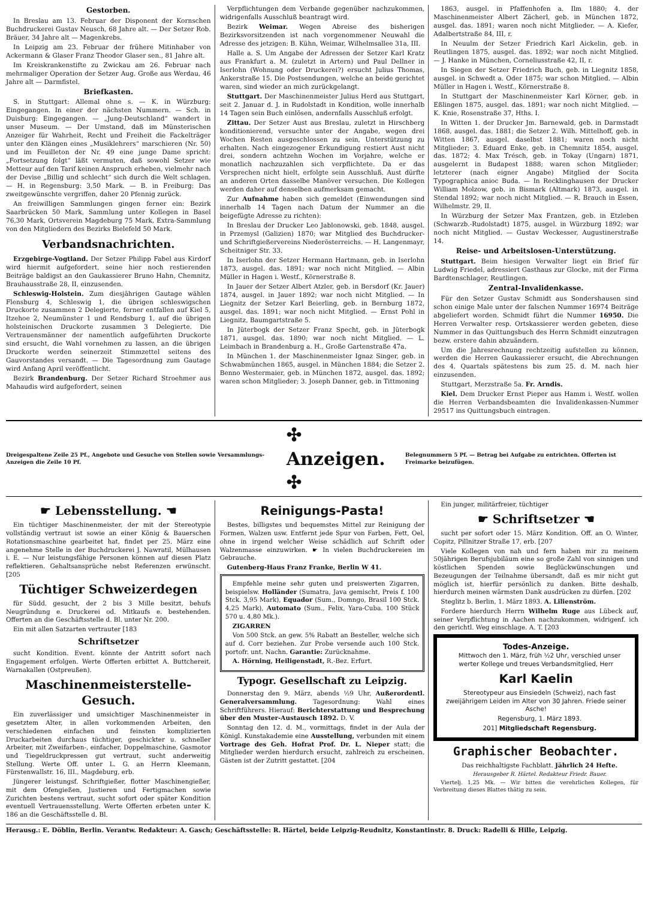Gestorben.
In Breslau am 13. Februar der Disponent der Kornschen Buchdruckerei Gustav Neusch, 68 Jahre alt. — Der Setzer Rob. Bräuer, 34 Jahre alt — Magenkrebs.
In Leipzig am 23. Februar der frühere Mitinhaber von Ackermann & Glaser Franz Theodor Glaser sen., 81 Jahre alt.
Im Kreiskrankenstifte zu Zwickau am 26. Februar nach mehrmaliger Operation der Setzer Aug. Große aus Werdau, 46 Jahre alt — Darmfistel.
Briefkasten.
S. in Stuttgart: Allemal ohne s. — K. in Würzburg: Eingegangen. In einer der nächsten Nummern. — Sch. in Duisburg: Eingegangen. — „Jung-Deutschland“ wandert in unser Museum. — Der Umstand, daß im Münsterischen Anzeiger für Wahrheit, Recht und Freiheit die Fackelträger unter den Klängen eines „Musiklehrers“ marschieren (Nr. 50) und im Feuilleton der Nr. 49 eine junge Dame spricht: „Fortsetzung folgt“ läßt vermuten, daß sowohl Setzer wie Metteur auf den Tarif keinen Anspruch erheben, vielmehr nach der Devise „Billig und schlecht“ sich durch die Welt schlagen. — H. in Regensburg: 3,50 Mark. — B. in Freiburg: Das zweitgewünschte vergriffen, daher 20 Pfennig zurück.
An freiwilligen Sammlungen gingen ferner ein: Bezirk Saarbrücken 50 Mark, Sammlung unter Kollegen in Basel 76,30 Mark, Ortsverein Magdeburg 75 Mark, Extra-Sammlung von den Mitgliedern des Bezirks Bielefeld 50 Mark.
Verbandsnachrichten.
Erzgebirge-Vogtland. Der Setzer Philipp Fabel aus Kirdorf wird hiermit aufgefordert, seine hier noch restierenden Beiträge baldigst an den Gaukassierer Bruno Hahn, Chemnitz, Brauhausstraße 28, II, einzusenden.
Schleswig-Holstein. Zum diesjährigen Gautage wählen Flensburg 4, Schleswig 1, die übrigen schleswigschen Druckorte zusammen 2 Delegierte, ferner entfallen auf Kiel 5, Itzehoe 2, Neumünster 1 und Rendsburg 1, auf die übrigen holsteinischen Druckorte zusammen 3 Delegierte. Die Vertrauensmänner der namentlich aufgeführten Druckorte sind ersucht, die Wahl vornehmen zu lassen, an die übrigen Druckorte werden seinerzeit Stimmzettel seitens des Gauvorstandes versandt. — Die Tagesordnung zum Gautage wird Anfang April veröffentlicht.
Bezirk Brandenburg. Der Setzer Richard Stroehmer aus Mahaudis wird aufgefordert, seinen
Verpflichtungen dem Verbande gegenüber nachzukommen, widrigenfalls Ausschluß beantragt wird.
Bezirk Weimar. Wegen Abreise des bisherigen Bezirksvorsitzenden ist nach vorgenommener Neuwahl die Adresse des jetzigen: B. Kühn, Weimar, Wilhelmsallee 31a, III.
Halle a. S. Um Angabe der Adressen der Setzer Karl Kratz aus Frankfurt a. M. (zuletzt in Artern) und Paul Dellner in Iserlohn (Wohnung oder Druckerei?) ersucht Julius Thomas, Ankerstraße 15. Die Postsendungen, welche an beide gerichtet waren, sind wieder an mich zurückgelangt.
Stuttgart. Der Maschinenmeister Julius Herd aus Stuttgart, seit 2. Januar d. J. in Rudolstadt in Kondition, wolle innerhalb 14 Tagen sein Buch einlösen, andernfalls Ausschluß erfolgt.
Zittau. Der Setzer Aust aus Breslau, zuletzt in Hirschberg konditionierend, versuchte unter der Angabe, wegen drei Wochen Resten ausgeschlossen zu sein, Unterstützung zu erhalten. Nach eingezogener Erkundigung restiert Aust nicht drei, sondern achtzehn Wochen im Vorjahre, welche er monatlich nachzuzahlen sich verpflichtete. Da er das Versprechen nicht hielt, erfolgte sein Ausschluß. Aust dürfte an anderen Orten dasselbe Manöver versuchen. Die Kollegen werden daher auf denselben aufmerksam gemacht.
Zur Aufnahme haben sich gemeldet (Einwendungen sind innerhalb 14 Tagen nach Datum der Nummer an die beigefügte Adresse zu richten):
In Breslau der Drucker Leo Jablonowski, geb. 1848, ausgel. in Przemysl (Galizien) 1870; war Mitglied des Buchdrucker- und Schriftgießervereins Niederösterreichs. — H. Langenmayr, Scheitniger Str. 33.
In Iserlohn der Setzer Hermann Hartmann, geb. in Iserlohn 1873, ausgel. das. 1891; war noch nicht Mitglied. — Albin Müller in Hagen i. Westf., Körnerstraße 8.
In Jauer der Setzer Albert Atzler, geb. in Bersdorf (Kr. Jauer) 1874, ausgel. in Jauer 1892; war noch nicht Mitglied. — In Liegnitz der Setzer Karl Beierling, geb. in Bernburg 1872, ausgel. das. 1891; war noch nicht Mitglied. — Ernst Pohl in Liegnitz, Baumgartstraße 5.
In Jüterbogk der Setzer Franz Specht, geb. in Jüterbogk 1871, ausgel. das. 1890; war noch nicht Mitglied. — L. Leimbach in Brandenburg a. H., Große Gartenstraße 47a.
In München 1. der Maschinenmeister Ignaz Singer, geb. in Schwabmünchen 1865, ausgel. in München 1884; die Setzer 2. Benno Westermaier, geb. in München 1872, ausgel. das. 1892; waren schon Mitglieder; 3. Joseph Danner, geb. in Tittmoning
1863, ausgel. in Pfaffenhofen a. Ilm 1880; 4. der Maschinenmeister Albert Zächerl, geb. in München 1872, ausgel. das. 1891; waren noch nicht Mitglieder. — A. Kiefer, Adalbertstraße 84, III, r.
In Neuulm der Setzer Friedrich Karl Aickelin, geb. in Reutlingen 1875, ausgel. das. 1892; war noch nicht Mitglied. — J. Hanke in München, Corneliusstraße 42, II, r.
In Siegen der Setzer Friedrich Buch, geb. in Liegnitz 1858, ausgel. in Schwedt a. Oder 1875; war schon Mitglied. — Albin Müller in Hagen i. Westf., Körnerstraße 8.
In Stuttgart der Maschinenmeister Karl Körner, geb. in Eßlingen 1875, ausgel. das. 1891; war noch nicht Mitglied. — K. Knie, Rosenstraße 37, Hths. I.
In Witten 1. der Drucker Jm. Barnewald, geb. in Darmstadt 1868, ausgel. das. 1881; die Setzer 2. Wilh. Mittelhoff, geb. in Witten 1867, ausgel. daselbst 1881; waren noch nicht Mitglieder; 3. Eduard Enke, geb. in Chemnitz 1854, ausgel. das. 1872; 4. Max Trésch, geb. in Tokay (Ungarn) 1871, ausgelernt in Budapest 1888; waren schon Mitglieder; letzterer (nach eigner Angabe) Mitglied der Socita Typographica anioc Buda. — In Recklinghausen der Drucker William Molzow, geb. in Bismark (Altmark) 1873, ausgel. in Stendal 1892; war noch nicht Mitglied. — R. Brauch in Essen, Wilhelmstr. 29, II.
In Würzburg der Setzer Max Frantzen, geb. in Etzleben (Schwarzb.-Rudolstadt) 1875, ausgel. in Würzburg 1892; war noch nicht Mitglied. — Gustav Weckesser, Augustinerstraße 14.
Reise- und Arbeitslosen-Unterstützung.
Stuttgart. Beim hiesigen Verwalter liegt ein Brief für Ludwig Friedel, adressiert Gasthaus zur Glocke, mit der Firma Bardtenschlager, Reutlingen.
Zentral-Invalidenkasse.
Für den Setzer Gustav Schmidt aus Sondershausen sind schon einige Male unter der falschen Nummer 16974 Beiträge abgeliefert worden. Schmidt führt die Nummer 16950. Die Herren Verwalter resp. Ortskassierer werden gebeten, diese Nummer in das Quittungsbuch des Herrn Schmidt einzutragen bezw. erstere dahin abzuändern.
Um die Jahresrechnung rechtzeitig aufstellen zu können, werden die Herren Gaukassierer ersucht, die Abrechnungen des 4. Quartals spätestens bis zum 25. d. M. nach hier einzusenden.
Stuttgart, Merzstraße 5a. Fr. Arndis.
Kiel. Dem Drucker Ernst Pieper aus Hamm i. Westf. wollen die Herren Verbandsbeamten die Invalidenkassen-Nummer 29517 ins Quittungsbuch eintragen.
Dreigespaltene Zeile 25 Pf., Angebote und Gesuche von Stellen sowie Versammlungs-Anzeigen die Zeile 10 Pf.
✣ Anzeigen. ✣
Belegnummern 5 Pf. — Betrag bei Aufgabe zu entrichten. Offerten ist Freimarke beizufügen.
☛ Lebensstellung. ☚
Ein tüchtiger Maschinenmeister, der mit der Stereotypie vollständig vertraut ist sowie an einer König & Bauerschen Rotationsmaschine gearbeitet hat, findet per 25. März eine angenehme Stelle in der Buchdruckerei J. Nawratil, Mülhausen i. E. — Nur leistungsfähige Personen können auf diesen Platz reflektieren. Gehaltsansprüche nebst Referenzen erwünscht. [205
Tüchtiger Schweizerdegen
für Südd. gesucht, der 2 bis 3 Mille besitzt, behufs Neugründung e. Druckerei od. Mitkaufs e. bestehenden. Offerten an die Geschäftsstelle d. Bl. unter Nr. 200.
Ein mit allen Satzarten vertrauter [183
Schriftsetzer
sucht Kondition. Event. könnte der Antritt sofort nach Engagement erfolgen. Werte Offerten erbittet A. Buttchereit, Warnakallen (Ostpreußen).
Maschinenmeisterstelle-Gesuch.
Ein zuverlässiger und umsichtiger Maschinenmeister in gesetztem Alter, in allen vorkommenden Arbeiten, den verschiedenen einfachen und feinsten komplizierten Druckarbeiten durchaus tüchtiger, geschickter u. schneller Arbeiter, mit Zweifarben-, einfacher, Doppelmaschine, Gasmotor und Tiegeldruckpressen gut vertraut, sucht anderweitig Stellung. Werte Off. unter L. G. an Herrn Kleemann, Fürstenwallstr. 16, III., Magdeburg, erb.
Jüngerer leistungsf. Schriftgießer, flotter Maschinengießer, mit dem Ofengießen, Justieren und Fertigmachen sowie Zurichten bestens vertraut, sucht sofort oder später Kondition eventuell Vertrauensstellung. Werte Offerten erbeten unter K. 186 an die Geschäftsstelle d. Bl.
Reinigungs-Pasta!
Bestes, billigstes und bequemstes Mittel zur Reinigung der Formen, Walzen usw. Entfernt jede Spur von Farben, Fett, Oel, ohne in irgend welcher Weise schädlich auf Schrift oder Walzenmasse einzuwirken. ☛ In vielen Buchdruckereien im Gebrauche.
Gutenberg-Haus Franz Franke, Berlin W 41.
Empfehle meine sehr guten und preiswerten Zigarren, beispielsw. Holländer (Sumatra, Java gemischt, Preis f. 100 Stck. 3,95 Mark), Equador (Sum., Domngo, Brasil 100 Stck. 4,25 Mark), Automato (Sum., Felix, Yara-Cuba. 100 Stück 570 u. 4,80 Mk.).
ZIGARREN
Von 500 Stck. an gew. 5% Rabatt an Besteller, welche sich auf d. Corr beziehen. Zur Probe versende auch 100 Stck. portofr. unt. Nachn. Garantie: Zurücknahme.
A. Hörning, Heiligenstadt, R.-Bez. Erfurt.
Typogr. Gesellschaft zu Leipzig.
Donnerstag den 9. März, abends ½9 Uhr, Außerordentl. Generalversammlung. Tagesordnung: Wahl eines Schriftführers. Hierauf: Berichterstattung und Besprechung über den Muster-Austausch 1892. D. V.
Sonntag den 12. d. M., vormittags, findet in der Aula der Königl. Kunstakademie eine Ausstellung, verbunden mit einem Vortrage des Geh. Hofrat Prof. Dr. L. Nieper statt; die Mitglieder werden hierdurch ersucht, zahlreich zu erscheinen. Gästen ist der Zutritt gestattet. [204
Ein junger, militärfreier, tüchtiger
☛ Schriftsetzer ☚
sucht per sofort oder 15. März Kondition. Off. an O. Winter, Copitz, Pillnitzer Straße 17, erb. [207
Viele Kollegen von nah und fern haben mir zu meinem 50jährigen Berufsjubiläum eine so große Zahl von sinnigen und köstlichen Spenden sowie Beglückwünschungen und Bezeugungen der Teilnahme übersandt, daß es mir nicht gut möglich ist, hierfür persönlich zu danken. Bitte deshalb, hierdurch meinen wärmsten Dank ausdrücken zu dürfen. [202
Steglitz b. Berlin, 1. März 1893. A. Lilienström.
Fordere hierdurch Herrn Wilhelm Ruge aus Lübeck auf, seiner Verpflichtung in Aachen nachzukommen, widrigenf. ich den gerichtl. Weg einschlage. A. T. [203
Todes-Anzeige.
Mittwoch den 1. März, früh ½2 Uhr, verschied unser werter Kollege und treues Verbandsmitglied, Herr
Karl Kaelin
Stereotypeur aus Einsiedeln (Schweiz), nach fast zweijährigem Leiden im Alter von 30 Jahren. Friede seiner Asche!
Regensburg, 1. März 1893.
201] Mitgliedschaft Regensburg.
Graphischer Beobachter.
Das reichhaltigste Fachblatt. Jährlich 24 Hefte.
Herausgeber R. Härtel. Redakteur Friedr. Bauer.
Viertelj. 1,25 Mk. — Wir bitten die verehrlichen Kollegen, für Verbreitung dieses Blattes thätig zu sein.
Herausg.: E. Döblin, Berlin. Verantw. Redakteur: A. Gasch; Geschäftsstelle: R. Härtel, beide Leipzig-Reudnitz, Konstantinstr. 8. Druck: Radelli & Hille, Leipzig.